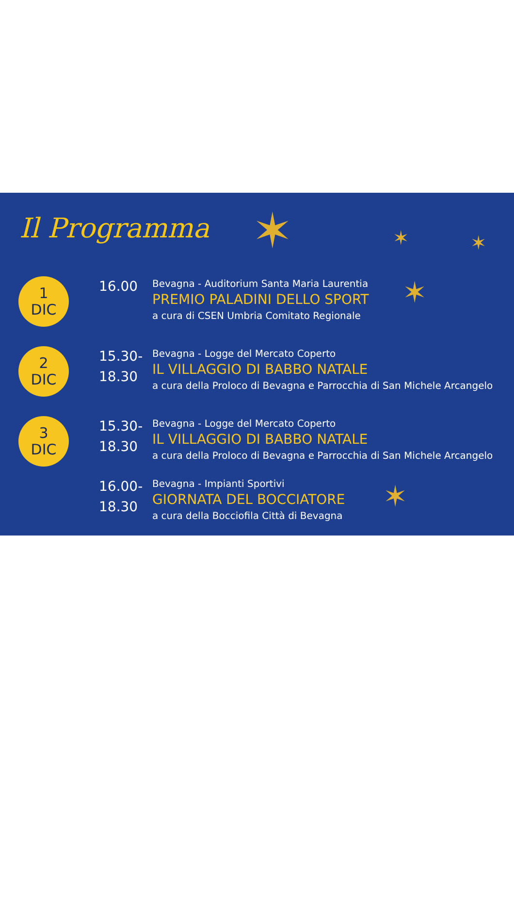✶ ✶ ✶
✶
✶
Il Programma
1
DIC
16.00
Bevagna - Auditorium Santa Maria Laurentia
PREMIO PALADINI DELLO SPORT
a cura di CSEN Umbria Comitato Regionale
2
DIC
15.30-
18.30
Bevagna - Logge del Mercato Coperto
IL VILLAGGIO DI BABBO NATALE
a cura della Proloco di Bevagna e Parrocchia di San Michele Arcangelo
3
DIC
15.30-
18.30
Bevagna - Logge del Mercato Coperto
IL VILLAGGIO DI BABBO NATALE
a cura della Proloco di Bevagna e Parrocchia di San Michele Arcangelo
16.00-
18.30
Bevagna - Impianti Sportivi
GIORNATA DEL BOCCIATORE
a cura della Bocciofila Città di Bevagna